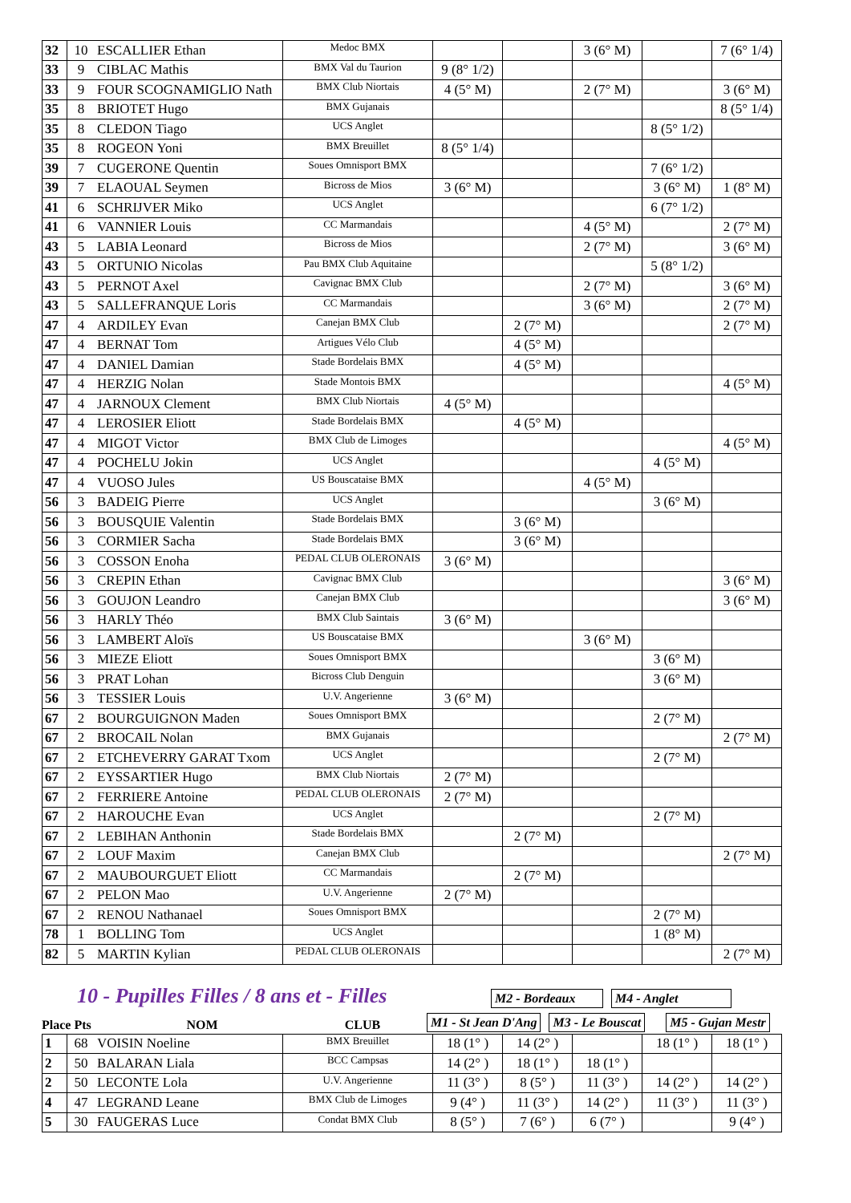| 32 | 10 | ESCALLIER Ethan | Medoc BMX | | | 3 (6° M) | | 7 (6° 1/4) |
| 33 | 9 | CIBLAC Mathis | BMX Val du Taurion | 9 (8° 1/2) | | | | |
| 33 | 9 | FOUR SCOGNAMIGLIO Nath | BMX Club Niortais | 4 (5° M) | | 2 (7° M) | | 3 (6° M) |
| 35 | 8 | BRIOTET Hugo | BMX Gujanais | | | | | 8 (5° 1/4) |
| 35 | 8 | CLEDON Tiago | UCS Anglet | | | | 8 (5° 1/2) | |
| 35 | 8 | ROGEON Yoni | BMX Breuillet | 8 (5° 1/4) | | | | |
| 39 | 7 | CUGERONE Quentin | Soues Omnisport BMX | | | | 7 (6° 1/2) | |
| 39 | 7 | ELAOUAL Seymen | Bicross de Mios | 3 (6° M) | | | 3 (6° M) | 1 (8° M) |
| 41 | 6 | SCHRIJVER Miko | UCS Anglet | | | | 6 (7° 1/2) | |
| 41 | 6 | VANNIER Louis | CC Marmandais | | | 4 (5° M) | | 2 (7° M) |
| 43 | 5 | LABIA Leonard | Bicross de Mios | | | 2 (7° M) | | 3 (6° M) |
| 43 | 5 | ORTUNIO Nicolas | Pau BMX Club Aquitaine | | | | 5 (8° 1/2) | |
| 43 | 5 | PERNOT Axel | Cavignac BMX Club | | | 2 (7° M) | | 3 (6° M) |
| 43 | 5 | SALLEFRANQUE Loris | CC Marmandais | | | 3 (6° M) | | 2 (7° M) |
| 47 | 4 | ARDILEY Evan | Canejan BMX Club | | 2 (7° M) | | | 2 (7° M) |
| 47 | 4 | BERNAT Tom | Artigues Vélo Club | | 4 (5° M) | | | |
| 47 | 4 | DANIEL Damian | Stade Bordelais BMX | | 4 (5° M) | | | |
| 47 | 4 | HERZIG Nolan | Stade Montois BMX | | | | | 4 (5° M) |
| 47 | 4 | JARNOUX Clement | BMX Club Niortais | 4 (5° M) | | | | |
| 47 | 4 | LEROSIER Eliott | Stade Bordelais BMX | | 4 (5° M) | | | |
| 47 | 4 | MIGOT Victor | BMX Club de Limoges | | | | | 4 (5° M) |
| 47 | 4 | POCHELU Jokin | UCS Anglet | | | | 4 (5° M) | |
| 47 | 4 | VUOSO Jules | US Bouscataise BMX | | | 4 (5° M) | | |
| 56 | 3 | BADEIG Pierre | UCS Anglet | | | | 3 (6° M) | |
| 56 | 3 | BOUSQUIE Valentin | Stade Bordelais BMX | | 3 (6° M) | | | |
| 56 | 3 | CORMIER Sacha | Stade Bordelais BMX | | 3 (6° M) | | | |
| 56 | 3 | COSSON Enoha | PEDAL CLUB OLERONAIS | 3 (6° M) | | | | |
| 56 | 3 | CREPIN Ethan | Cavignac BMX Club | | | | | 3 (6° M) |
| 56 | 3 | GOUJON Leandro | Canejan BMX Club | | | | | 3 (6° M) |
| 56 | 3 | HARLY Théo | BMX Club Saintais | 3 (6° M) | | | | |
| 56 | 3 | LAMBERT Aloïs | US Bouscataise BMX | | | 3 (6° M) | | |
| 56 | 3 | MIEZE Eliott | Soues Omnisport BMX | | | | 3 (6° M) | |
| 56 | 3 | PRAT Lohan | Bicross Club Denguin | | | | 3 (6° M) | |
| 56 | 3 | TESSIER Louis | U.V. Angerienne | 3 (6° M) | | | | |
| 67 | 2 | BOURGUIGNON Maden | Soues Omnisport BMX | | | | 2 (7° M) | |
| 67 | 2 | BROCAIL Nolan | BMX Gujanais | | | | | 2 (7° M) |
| 67 | 2 | ETCHEVERRY GARAT Txom | UCS Anglet | | | | 2 (7° M) | |
| 67 | 2 | EYSSARTIER Hugo | BMX Club Niortais | 2 (7° M) | | | | |
| 67 | 2 | FERRIERE Antoine | PEDAL CLUB OLERONAIS | 2 (7° M) | | | | |
| 67 | 2 | HAROUCHE Evan | UCS Anglet | | | | 2 (7° M) | |
| 67 | 2 | LEBIHAN Anthonin | Stade Bordelais BMX | | 2 (7° M) | | | |
| 67 | 2 | LOUF Maxim | Canejan BMX Club | | | | | 2 (7° M) |
| 67 | 2 | MAUBOURGUET Eliott | CC Marmandais | | 2 (7° M) | | | |
| 67 | 2 | PELON Mao | U.V. Angerienne | 2 (7° M) | | | | |
| 67 | 2 | RENOU Nathanael | Soues Omnisport BMX | | | | 2 (7° M) | |
| 78 | 1 | BOLLING Tom | UCS Anglet | | | | 1 (8° M) | |
| 82 | 5 | MARTIN Kylian | PEDAL CLUB OLERONAIS | | | | | 2 (7° M) |
10 - Pupilles Filles / 8 ans et - Filles
M2 - Bordeaux M4 - Anglet
Place Pts NOM CLUB M1 - St Jean D'Ang M3 - Le Bouscat M5 - Gujan Mestr
| 1 | 68 | VOISIN Noeline | BMX Breuillet | 18 (1° ) | 14 (2° ) | | 18 (1° ) | 18 (1° ) |
| 2 | 50 | BALARAN Liala | BCC Campsas | 14 (2° ) | 18 (1° ) | 18 (1° ) | | |
| 2 | 50 | LECONTE Lola | U.V. Angerienne | 11 (3° ) | 8 (5° ) | 11 (3° ) | 14 (2° ) | 14 (2° ) |
| 4 | 47 | LEGRAND Leane | BMX Club de Limoges | 9 (4° ) | 11 (3° ) | 14 (2° ) | 11 (3° ) | 11 (3° ) |
| 5 | 30 | FAUGERAS Luce | Condat BMX Club | 8 (5° ) | 7 (6° ) | 6 (7° ) | | 9 (4° ) |